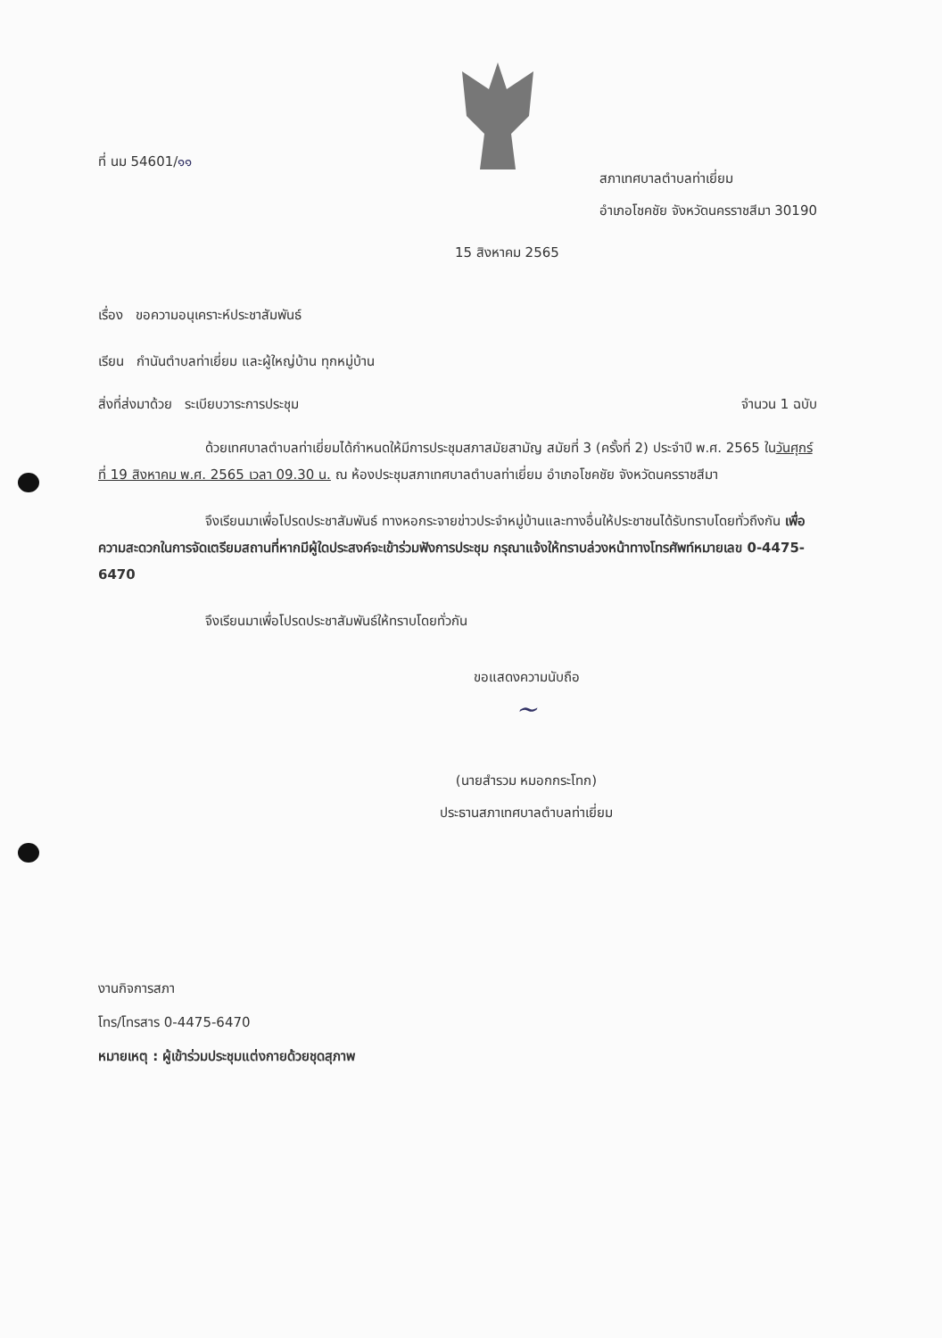ที่ นม 54601/๑๑
สภาเทศบาลตำบลท่าเยี่ยม
อำเภอโชคชัย จังหวัดนครราชสีมา 30190
15 สิงหาคม 2565
เรื่อง ขอความอนุเคราะห์ประชาสัมพันธ์
เรียน กำนันตำบลท่าเยี่ยม และผู้ใหญ่บ้าน ทุกหมู่บ้าน
สิ่งที่ส่งมาด้วย ระเบียบวาระการประชุม จำนวน 1 ฉบับ
ด้วยเทศบาลตำบลท่าเยี่ยมได้กำหนดให้มีการประชุมสภาสมัยสามัญ สมัยที่ 3 (ครั้งที่ 2) ประจำปี พ.ศ. 2565 ในวันศุกร์ที่ 19 สิงหาคม พ.ศ. 2565 เวลา 09.30 น. ณ ห้องประชุมสภาเทศบาลตำบลท่าเยี่ยม อำเภอโชคชัย จังหวัดนครราชสีมา
จึงเรียนมาเพื่อโปรดประชาสัมพันธ์ ทางหอกระจายข่าวประจำหมู่บ้านและทางอื่นให้ประชาชนได้รับทราบโดยทั่วถึงกัน เพื่อความสะดวกในการจัดเตรียมสถานที่หากมีผู้ใดประสงค์จะเข้าร่วมฟังการประชุม กรุณาแจ้งให้ทราบล่วงหน้าทางโทรศัพท์หมายเลข 0-4475-6470
จึงเรียนมาเพื่อโปรดประชาสัมพันธ์ให้ทราบโดยทั่วกัน
ขอแสดงความนับถือ
~
(นายสำรวม หมอกกระโทก)
ประธานสภาเทศบาลตำบลท่าเยี่ยม
งานกิจการสภา
โทร/โทรสาร 0-4475-6470
หมายเหตุ : ผู้เข้าร่วมประชุมแต่งกายด้วยชุดสุภาพ